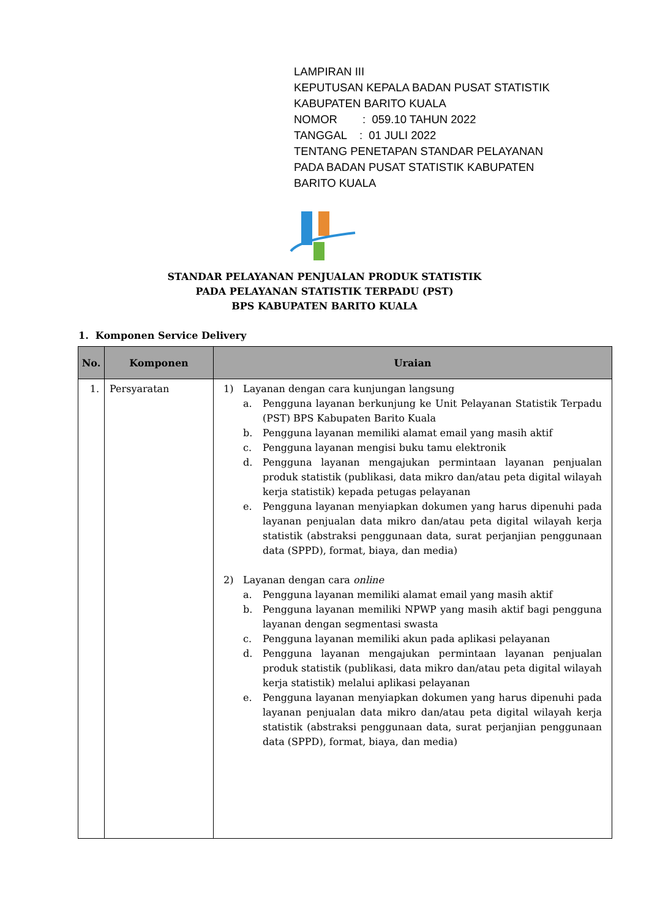LAMPIRAN III
KEPUTUSAN KEPALA BADAN PUSAT STATISTIK
KABUPATEN BARITO KUALA
NOMOR : 059.10 TAHUN 2022
TANGGAL : 01 JULI 2022
TENTANG PENETAPAN STANDAR PELAYANAN
PADA BADAN PUSAT STATISTIK KABUPATEN
BARITO KUALA
STANDAR PELAYANAN PENJUALAN PRODUK STATISTIK
PADA PELAYANAN STATISTIK TERPADU (PST)
BPS KABUPATEN BARITO KUALA
1. Komponen Service Delivery
| No. | Komponen | Uraian |
| --- | --- | --- |
| 1. | Persyaratan | 1) Layanan dengan cara kunjungan langsung a. Pengguna layanan berkunjung ke Unit Pelayanan Statistik Terpadu (PST) BPS Kabupaten Barito Kuala b. Pengguna layanan memiliki alamat email yang masih aktif c. Pengguna layanan mengisi buku tamu elektronik d. Pengguna layanan mengajukan permintaan layanan penjualan produk statistik (publikasi, data mikro dan/atau peta digital wilayah kerja statistik) kepada petugas pelayanan e. Pengguna layanan menyiapkan dokumen yang harus dipenuhi pada layanan penjualan data mikro dan/atau peta digital wilayah kerja statistik (abstraksi penggunaan data, surat perjanjian penggunaan data (SPPD), format, biaya, dan media) 2) Layanan dengan cara online a. Pengguna layanan memiliki alamat email yang masih aktif b. Pengguna layanan memiliki NPWP yang masih aktif bagi pengguna layanan dengan segmentasi swasta c. Pengguna layanan memiliki akun pada aplikasi pelayanan d. Pengguna layanan mengajukan permintaan layanan penjualan produk statistik (publikasi, data mikro dan/atau peta digital wilayah kerja statistik) melalui aplikasi pelayanan e. Pengguna layanan menyiapkan dokumen yang harus dipenuhi pada layanan penjualan data mikro dan/atau peta digital wilayah kerja statistik (abstraksi penggunaan data, surat perjanjian penggunaan data (SPPD), format, biaya, dan media) |